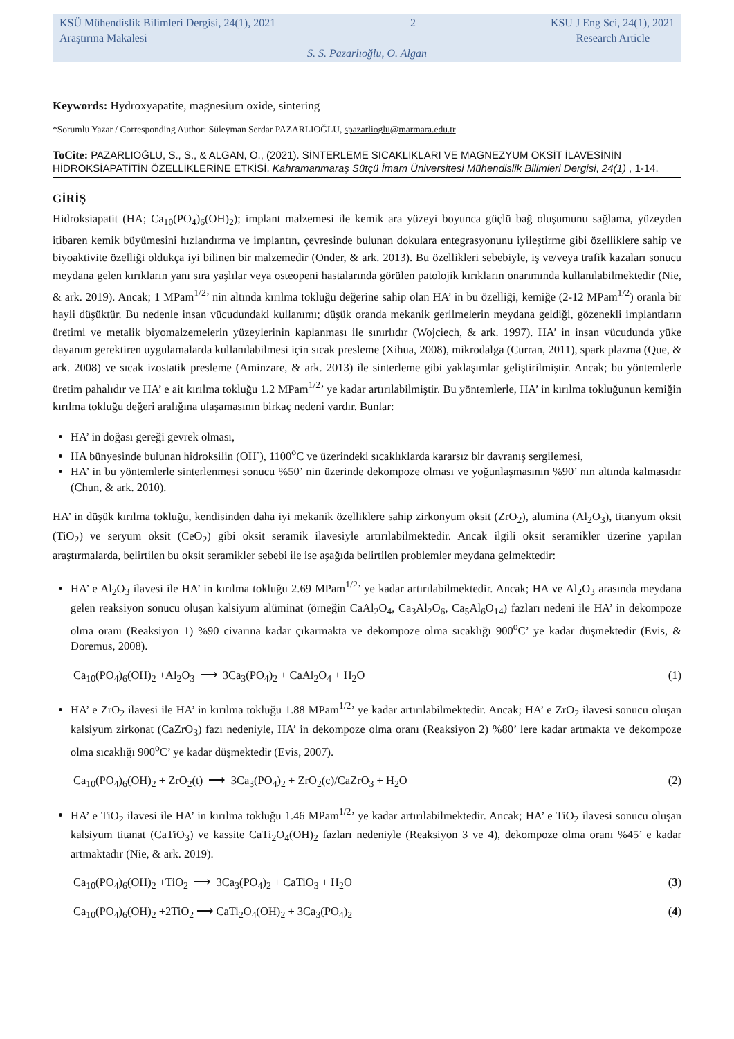KSÜ Mühendislik Bilimleri Dergisi, 24(1), 2021 2 KSU J Eng Sci, 24(1), 2021
Araştırma Makalesi Research Article
S. S. Pazarlıoğlu, O. Algan
Keywords: Hydroxyapatite, magnesium oxide, sintering
*Sorumlu Yazar / Corresponding Author: Süleyman Serdar PAZARLIOĞLU, spazarlioglu@marmara.edu.tr
ToCite: PAZARLIOĞLU, S., S., & ALGAN, O., (2021). SİNTERLEME SICAKLIKLARI VE MAGNEZYUM OKSİT İLAVESİNİN HİDROKSİAPATİTİN ÖZELLİKLERİNE ETKİSİ. Kahramanmaraş Sütçü İmam Üniversitesi Mühendislik Bilimleri Dergisi, 24(1) , 1-14.
GİRİŞ
Hidroksiapatit (HA; Ca<sub>10</sub>(PO<sub>4</sub>)<sub>6</sub>(OH)<sub>2</sub>); implant malzemesi ile kemik ara yüzeyi boyunca güçlü bağ oluşumunu sağlama, yüzeyden itibaren kemik büyümesini hızlandırma ve implantın, çevresinde bulunan dokulara entegrasyonunu iyileştirme gibi özelliklere sahip ve biyoaktivite özelliği oldukça iyi bilinen bir malzemedir (Onder, & ark. 2013). Bu özellikleri sebebiyle, iş ve/veya trafik kazaları sonucu meydana gelen kırıkların yanı sıra yaşlılar veya osteopeni hastalarında görülen patolojik kırıkların onarımında kullanılabilmektedir (Nie, & ark. 2019). Ancak; 1 MPam<sup>1/2</sup>’ nin altında kırılma tokluğu değerine sahip olan HA’ in bu özelliği, kemiğe (2-12 MPam<sup>1/2</sup>) oranla bir hayli düşüktür. Bu nedenle insan vücudundaki kullanımı; düşük oranda mekanik gerilmelerin meydana geldiği, gözenekli implantların üretimi ve metalik biyomalzemelerin yüzeylerinin kaplanması ile sınırlıdır (Wojciech, & ark. 1997). HA’ in insan vücudunda yüke dayanım gerektiren uygulamalarda kullanılabilmesi için sıcak presleme (Xihua, 2008), mikrodalga (Curran, 2011), spark plazma (Que, & ark. 2008) ve sıcak izostatik presleme (Aminzare, & ark. 2013) ile sinterleme gibi yaklaşımlar geliştirilmiştir. Ancak; bu yöntemlerle üretim pahalıdır ve HA’ e ait kırılma tokluğu 1.2 MPam<sup>1/2</sup>’ ye kadar artırılabilmiştir. Bu yöntemlerle, HA’ in kırılma tokluğunun kemiğin kırılma tokluğu değeri aralığına ulaşamasının birkaç nedeni vardır. Bunlar:
HA’ in doğası gereği gevrek olması,
HA bünyesinde bulunan hidroksilin (OH<sup>-</sup>), 1100<sup>o</sup>C ve üzerindeki sıcaklıklarda kararsız bir davranış sergilemesi,
HA’ in bu yöntemlerle sinterlenmesi sonucu %50’ nin üzerinde dekompoze olması ve yoğunlaşmasının %90’ nın altında kalmasıdır (Chun, & ark. 2010).
HA’ in düşük kırılma tokluğu, kendisinden daha iyi mekanik özelliklere sahip zirkonyum oksit (ZrO<sub>2</sub>), alumina (Al<sub>2</sub>O<sub>3</sub>), titanyum oksit (TiO<sub>2</sub>) ve seryum oksit (CeO<sub>2</sub>) gibi oksit seramik ilavesiyle artırılabilmektedir. Ancak ilgili oksit seramikler üzerine yapılan araştırmalarda, belirtilen bu oksit seramikler sebebi ile ise aşağıda belirtilen problemler meydana gelmektedir:
HA’ e Al<sub>2</sub>O<sub>3</sub> ilavesi ile HA’ in kırılma tokluğu 2.69 MPam<sup>1/2</sup>’ ye kadar artırılabilmektedir. Ancak; HA ve Al<sub>2</sub>O<sub>3</sub> arasında meydana gelen reaksiyon sonucu oluşan kalsiyum alüminat (örneğin CaAl<sub>2</sub>O<sub>4</sub>, Ca<sub>3</sub>Al<sub>2</sub>O<sub>6</sub>, Ca<sub>5</sub>Al<sub>6</sub>O<sub>14</sub>) fazları nedeni ile HA’ in dekompoze olma oranı (Reaksiyon 1) %90 civarına kadar çıkarmakta ve dekompoze olma sıcaklığı 900<sup>o</sup>C’ ye kadar düşmektedir (Evis, & Doremus, 2008).
Ca<sub>10</sub>(PO<sub>4</sub>)<sub>6</sub>(OH)<sub>2</sub> +Al<sub>2</sub>O<sub>3</sub> ⟶ 3Ca<sub>3</sub>(PO<sub>4</sub>)<sub>2</sub> + CaAl<sub>2</sub>O<sub>4</sub> + H<sub>2</sub>O (1)
HA’ e ZrO<sub>2</sub> ilavesi ile HA’ in kırılma tokluğu 1.88 MPam<sup>1/2</sup>’ ye kadar artırılabilmektedir. Ancak; HA’ e ZrO<sub>2</sub> ilavesi sonucu oluşan kalsiyum zirkonat (CaZrO<sub>3</sub>) fazı nedeniyle, HA’ in dekompoze olma oranı (Reaksiyon 2) %80’ lere kadar artmakta ve dekompoze olma sıcaklığı 900<sup>o</sup>C’ ye kadar düşmektedir (Evis, 2007).
Ca<sub>10</sub>(PO<sub>4</sub>)<sub>6</sub>(OH)<sub>2</sub> + ZrO<sub>2</sub>(t) ⟶ 3Ca<sub>3</sub>(PO<sub>4</sub>)<sub>2</sub> + ZrO<sub>2</sub>(c)/CaZrO<sub>3</sub> + H<sub>2</sub>O (2)
HA’ e TiO<sub>2</sub> ilavesi ile HA’ in kırılma tokluğu 1.46 MPam<sup>1/2</sup>’ ye kadar artırılabilmektedir. Ancak; HA’ e TiO<sub>2</sub> ilavesi sonucu oluşan kalsiyum titanat (CaTiO<sub>3</sub>) ve kassite CaTi<sub>2</sub>O<sub>4</sub>(OH)<sub>2</sub> fazları nedeniyle (Reaksiyon 3 ve 4), dekompoze olma oranı %45’ e kadar artmaktadır (Nie, & ark. 2019).
Ca<sub>10</sub>(PO<sub>4</sub>)<sub>6</sub>(OH)<sub>2</sub> +TiO<sub>2</sub> ⟶ 3Ca<sub>3</sub>(PO<sub>4</sub>)<sub>2</sub> + CaTiO<sub>3</sub> + H<sub>2</sub>O (3)
Ca<sub>10</sub>(PO<sub>4</sub>)<sub>6</sub>(OH)<sub>2</sub> +2TiO<sub>2</sub> ⟶ CaTi<sub>2</sub>O<sub>4</sub>(OH)<sub>2</sub> + 3Ca<sub>3</sub>(PO<sub>4</sub>)<sub>2</sub> (4)